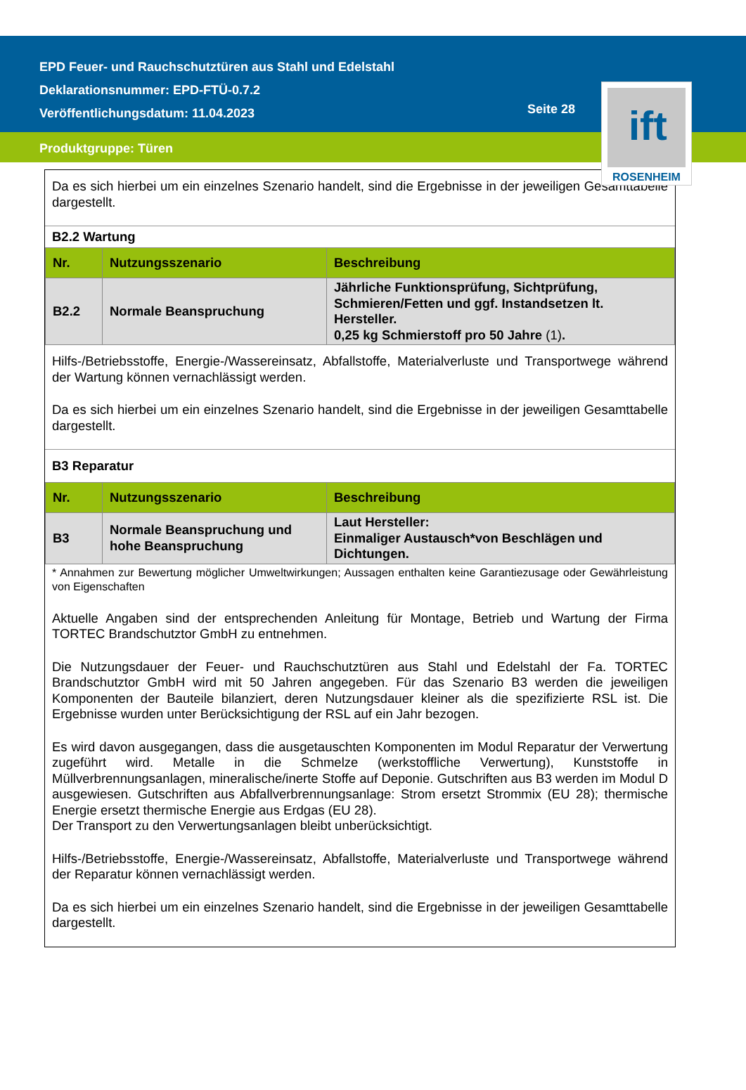EPD Feuer- und Rauchschutztüren aus Stahl und Edelstahl
Deklarationsnummer: EPD-FTÜ-0.7.2
Veröffentlichungsdatum: 11.04.2023
Seite 28
ift
ROSENHEIM
Produktgruppe: Türen
Da es sich hierbei um ein einzelnes Szenario handelt, sind die Ergebnisse in der jeweiligen Gesamttabelle dargestellt.
B2.2 Wartung
| Nr. | Nutzungsszenario | Beschreibung |
| --- | --- | --- |
| B2.2 | Normale Beanspruchung | Jährliche Funktionsprüfung, Sichtprüfung, Schmieren/Fetten und ggf. Instandsetzen lt. Hersteller. 0,25 kg Schmierstoff pro 50 Jahre (1) . |
Hilfs-/Betriebsstoffe, Energie-/Wassereinsatz, Abfallstoffe, Materialverluste und Transportwege während der Wartung können vernachlässigt werden.
Da es sich hierbei um ein einzelnes Szenario handelt, sind die Ergebnisse in der jeweiligen Gesamttabelle dargestellt.
B3 Reparatur
| Nr. | Nutzungsszenario | Beschreibung |
| --- | --- | --- |
| B3 | Normale Beanspruchung und hohe Beanspruchung | Laut Hersteller: Einmaliger Austausch*von Beschlägen und Dichtungen. |
* Annahmen zur Bewertung möglicher Umweltwirkungen; Aussagen enthalten keine Garantiezusage oder Gewährleistung von Eigenschaften
Aktuelle Angaben sind der entsprechenden Anleitung für Montage, Betrieb und Wartung der Firma TORTEC Brandschutztor GmbH zu entnehmen.
Die Nutzungsdauer der Feuer- und Rauchschutztüren aus Stahl und Edelstahl der Fa. TORTEC Brandschutztor GmbH wird mit 50 Jahren angegeben. Für das Szenario B3 werden die jeweiligen Komponenten der Bauteile bilanziert, deren Nutzungsdauer kleiner als die spezifizierte RSL ist. Die Ergebnisse wurden unter Berücksichtigung der RSL auf ein Jahr bezogen.
Es wird davon ausgegangen, dass die ausgetauschten Komponenten im Modul Reparatur der Verwertung zugeführt wird. Metalle in die Schmelze (werkstoffliche Verwertung), Kunststoffe in Müllverbrennungsanlagen, mineralische/inerte Stoffe auf Deponie. Gutschriften aus B3 werden im Modul D ausgewiesen. Gutschriften aus Abfallverbrennungsanlage: Strom ersetzt Strommix (EU 28); thermische Energie ersetzt thermische Energie aus Erdgas (EU 28).
Der Transport zu den Verwertungsanlagen bleibt unberücksichtigt.
Hilfs-/Betriebsstoffe, Energie-/Wassereinsatz, Abfallstoffe, Materialverluste und Transportwege während der Reparatur können vernachlässigt werden.
Da es sich hierbei um ein einzelnes Szenario handelt, sind die Ergebnisse in der jeweiligen Gesamttabelle dargestellt.